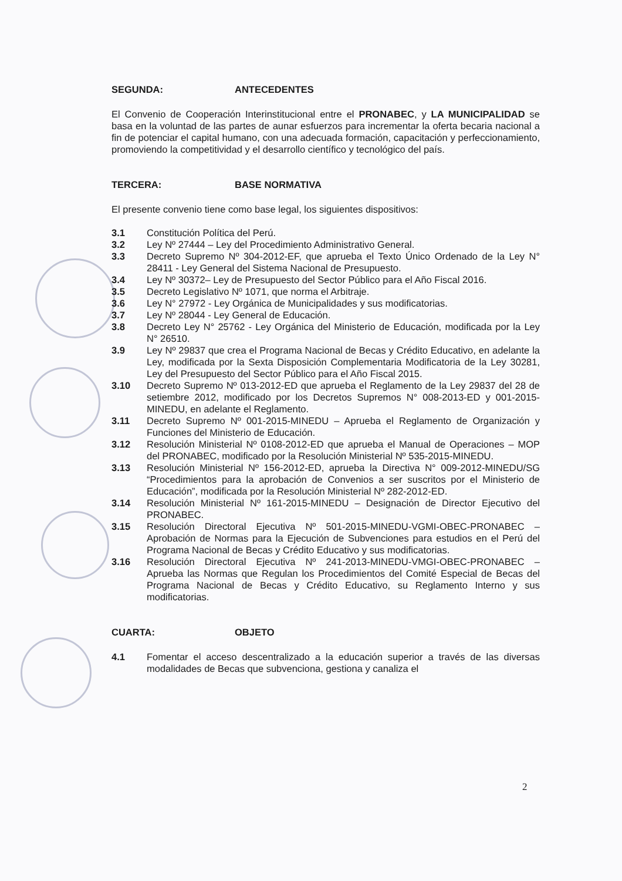SEGUNDA: ANTECEDENTES
El Convenio de Cooperación Interinstitucional entre el PRONABEC, y LA MUNICIPALIDAD se basa en la voluntad de las partes de aunar esfuerzos para incrementar la oferta becaria nacional a fin de potenciar el capital humano, con una adecuada formación, capacitación y perfeccionamiento, promoviendo la competitividad y el desarrollo científico y tecnológico del país.
TERCERA: BASE NORMATIVA
El presente convenio tiene como base legal, los siguientes dispositivos:
3.1 Constitución Política del Perú.
3.2 Ley Nº 27444 – Ley del Procedimiento Administrativo General.
3.3 Decreto Supremo Nº 304-2012-EF, que aprueba el Texto Único Ordenado de la Ley N° 28411 - Ley General del Sistema Nacional de Presupuesto.
3.4 Ley Nº 30372– Ley de Presupuesto del Sector Público para el Año Fiscal 2016.
3.5 Decreto Legislativo Nº 1071, que norma el Arbitraje.
3.6 Ley N° 27972 - Ley Orgánica de Municipalidades y sus modificatorias.
3.7 Ley Nº 28044 - Ley General de Educación.
3.8 Decreto Ley N° 25762 - Ley Orgánica del Ministerio de Educación, modificada por la Ley N° 26510.
3.9 Ley Nº 29837 que crea el Programa Nacional de Becas y Crédito Educativo, en adelante la Ley, modificada por la Sexta Disposición Complementaria Modificatoria de la Ley 30281, Ley del Presupuesto del Sector Público para el Año Fiscal 2015.
3.10 Decreto Supremo Nº 013-2012-ED que aprueba el Reglamento de la Ley 29837 del 28 de setiembre 2012, modificado por los Decretos Supremos N° 008-2013-ED y 001-2015-MINEDU, en adelante el Reglamento.
3.11 Decreto Supremo Nº 001-2015-MINEDU – Aprueba el Reglamento de Organización y Funciones del Ministerio de Educación.
3.12 Resolución Ministerial Nº 0108-2012-ED que aprueba el Manual de Operaciones – MOP del PRONABEC, modificado por la Resolución Ministerial Nº 535-2015-MINEDU.
3.13 Resolución Ministerial Nº 156-2012-ED, aprueba la Directiva N° 009-2012-MINEDU/SG “Procedimientos para la aprobación de Convenios a ser suscritos por el Ministerio de Educación”, modificada por la Resolución Ministerial Nº 282-2012-ED.
3.14 Resolución Ministerial Nº 161-2015-MINEDU – Designación de Director Ejecutivo del PRONABEC.
3.15 Resolución Directoral Ejecutiva Nº 501-2015-MINEDU-VGMI-OBEC-PRONABEC – Aprobación de Normas para la Ejecución de Subvenciones para estudios en el Perú del Programa Nacional de Becas y Crédito Educativo y sus modificatorias.
3.16 Resolución Directoral Ejecutiva Nº 241-2013-MINEDU-VMGI-OBEC-PRONABEC – Aprueba las Normas que Regulan los Procedimientos del Comité Especial de Becas del Programa Nacional de Becas y Crédito Educativo, su Reglamento Interno y sus modificatorias.
CUARTA: OBJETO
4.1 Fomentar el acceso descentralizado a la educación superior a través de las diversas modalidades de Becas que subvenciona, gestiona y canaliza el
2